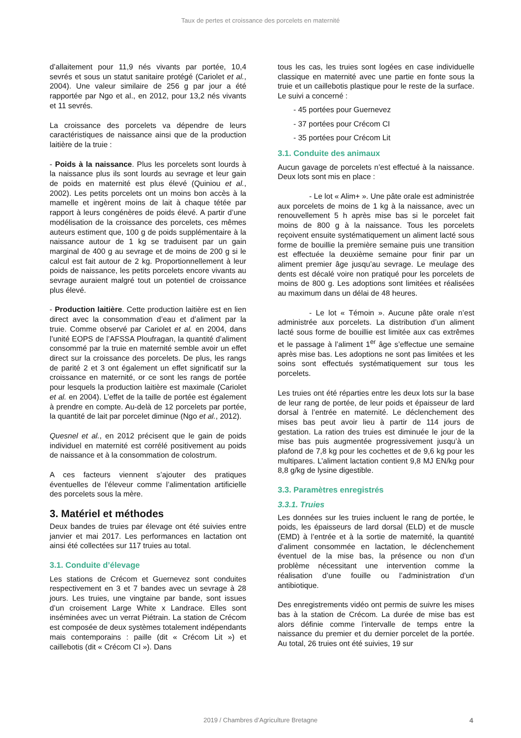Taux de pertes et croissance des porcelets en maternité
d’allaitement pour 11,9 nés vivants par portée, 10,4 sevrés et sous un statut sanitaire protégé (Cariolet et al., 2004). Une valeur similaire de 256 g par jour a été rapportée par Ngo et al., en 2012, pour 13,2 nés vivants et 11 sevrés.
La croissance des porcelets va dépendre de leurs caractéristiques de naissance ainsi que de la production laitière de la truie :
- Poids à la naissance. Plus les porcelets sont lourds à la naissance plus ils sont lourds au sevrage et leur gain de poids en maternité est plus élevé (Quiniou et al., 2002). Les petits porcelets ont un moins bon accès à la mamelle et ingèrent moins de lait à chaque tétée par rapport à leurs congénères de poids élevé. A partir d’une modélisation de la croissance des porcelets, ces mêmes auteurs estiment que, 100 g de poids supplémentaire à la naissance autour de 1 kg se traduisent par un gain marginal de 400 g au sevrage et de moins de 200 g si le calcul est fait autour de 2 kg. Proportionnellement à leur poids de naissance, les petits porcelets encore vivants au sevrage auraient malgré tout un potentiel de croissance plus élevé.
- Production laitière. Cette production laitière est en lien direct avec la consommation d’eau et d’aliment par la truie. Comme observé par Cariolet et al. en 2004, dans l’unité EOPS de l’AFSSA Ploufragan, la quantité d’aliment consommé par la truie en maternité semble avoir un effet direct sur la croissance des porcelets. De plus, les rangs de parité 2 et 3 ont également un effet significatif sur la croissance en maternité, or ce sont les rangs de portée pour lesquels la production laitière est maximale (Cariolet et al. en 2004). L’effet de la taille de portée est également à prendre en compte. Au-delà de 12 porcelets par portée, la quantité de lait par porcelet diminue (Ngo et al., 2012).
Quesnel et al., en 2012 précisent que le gain de poids individuel en maternité est corrélé positivement au poids de naissance et à la consommation de colostrum.
A ces facteurs viennent s’ajouter des pratiques éventuelles de l’éleveur comme l’alimentation artificielle des porcelets sous la mère.
3. Matériel et méthodes
Deux bandes de truies par élevage ont été suivies entre janvier et mai 2017. Les performances en lactation ont ainsi été collectées sur 117 truies au total.
3.1. Conduite d’élevage
Les stations de Crécom et Guernevez sont conduites respectivement en 3 et 7 bandes avec un sevrage à 28 jours. Les truies, une vingtaine par bande, sont issues d’un croisement Large White x Landrace. Elles sont inséminées avec un verrat Piétrain. La station de Crécom est composée de deux systèmes totalement indépendants mais contemporains : paille (dit « Crécom Lit ») et caillebotis (dit « Crécom CI »). Dans
tous les cas, les truies sont logées en case individuelle classique en maternité avec une partie en fonte sous la truie et un caillebotis plastique pour le reste de la surface. Le suivi a concerné :
- 45 portées pour Guernevez
- 37 portées pour Crécom CI
- 35 portées pour Crécom Lit
3.1. Conduite des animaux
Aucun gavage de porcelets n’est effectué à la naissance. Deux lots sont mis en place :
- Le lot « Alim+ ». Une pâte orale est administrée aux porcelets de moins de 1 kg à la naissance, avec un renouvellement 5 h après mise bas si le porcelet fait moins de 800 g à la naissance. Tous les porcelets reçoivent ensuite systématiquement un aliment lacté sous forme de bouillie la première semaine puis une transition est effectuée la deuxième semaine pour finir par un aliment premier âge jusqu’au sevrage. Le meulage des dents est décalé voire non pratiqué pour les porcelets de moins de 800 g. Les adoptions sont limitées et réalisées au maximum dans un délai de 48 heures.
- Le lot « Témoin ». Aucune pâte orale n’est administrée aux porcelets. La distribution d’un aliment lacté sous forme de bouillie est limitée aux cas extrêmes et le passage à l’aliment 1<sup>er</sup> âge s’effectue une semaine après mise bas. Les adoptions ne sont pas limitées et les soins sont effectués systématiquement sur tous les porcelets.
Les truies ont été réparties entre les deux lots sur la base de leur rang de portée, de leur poids et épaisseur de lard dorsal à l’entrée en maternité. Le déclenchement des mises bas peut avoir lieu à partir de 114 jours de gestation. La ration des truies est diminuée le jour de la mise bas puis augmentée progressivement jusqu’à un plafond de 7,8 kg pour les cochettes et de 9,6 kg pour les multipares. L’aliment lactation contient 9,8 MJ EN/kg pour 8,8 g/kg de lysine digestible.
3.3. Paramètres enregistrés
3.3.1. Truies
Les données sur les truies incluent le rang de portée, le poids, les épaisseurs de lard dorsal (ELD) et de muscle (EMD) à l’entrée et à la sortie de maternité, la quantité d’aliment consommée en lactation, le déclenchement éventuel de la mise bas, la présence ou non d’un problème nécessitant une intervention comme la réalisation d’une fouille ou l’administration d’un antibiotique.
Des enregistrements vidéo ont permis de suivre les mises bas à la station de Crécom. La durée de mise bas est alors définie comme l’intervalle de temps entre la naissance du premier et du dernier porcelet de la portée. Au total, 26 truies ont été suivies, 19 sur
2019 / Chambres d’Agriculture Bretagne 4